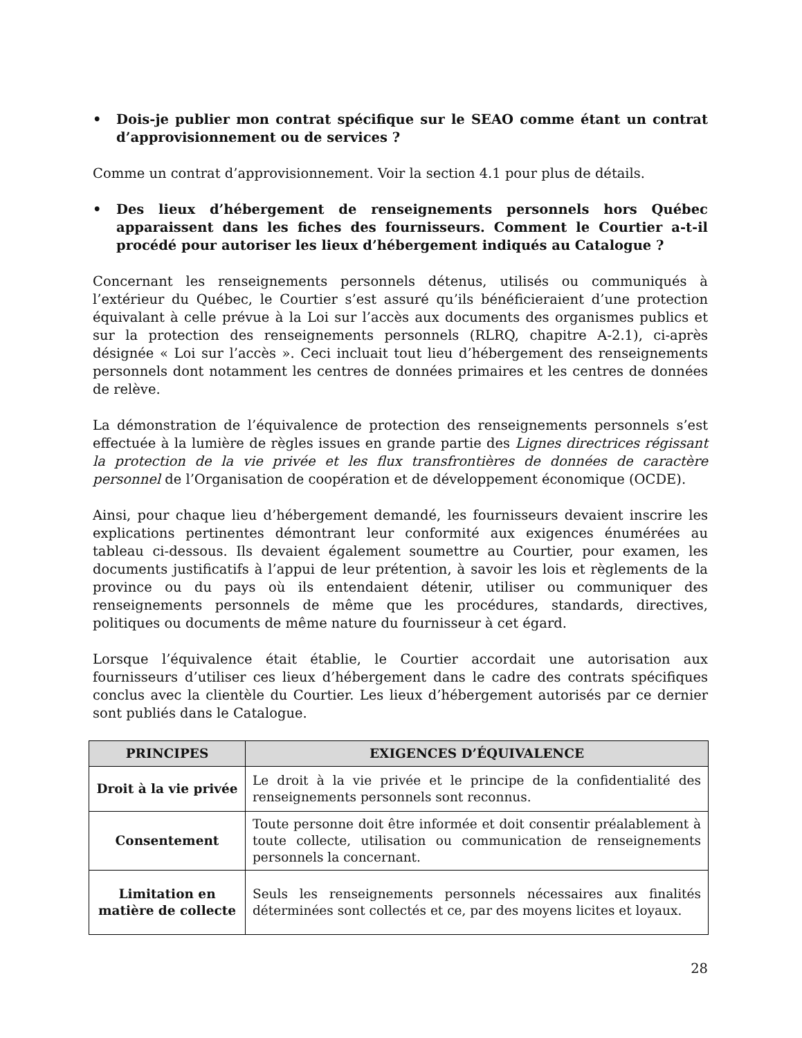• Dois-je publier mon contrat spécifique sur le SEAO comme étant un contrat d’approvisionnement ou de services ?
Comme un contrat d’approvisionnement. Voir la section 4.1 pour plus de détails.
• Des lieux d’hébergement de renseignements personnels hors Québec apparaissent dans les fiches des fournisseurs. Comment le Courtier a-t-il procédé pour autoriser les lieux d’hébergement indiqués au Catalogue ?
Concernant les renseignements personnels détenus, utilisés ou communiqués à l’extérieur du Québec, le Courtier s’est assuré qu’ils bénéficieraient d’une protection équivalant à celle prévue à la Loi sur l’accès aux documents des organismes publics et sur la protection des renseignements personnels (RLRQ, chapitre A-2.1), ci-après désignée « Loi sur l’accès ». Ceci incluait tout lieu d’hébergement des renseignements personnels dont notamment les centres de données primaires et les centres de données de relève.
La démonstration de l’équivalence de protection des renseignements personnels s’est effectuée à la lumière de règles issues en grande partie des Lignes directrices régissant la protection de la vie privée et les flux transfrontières de données de caractère personnel de l’Organisation de coopération et de développement économique (OCDE).
Ainsi, pour chaque lieu d’hébergement demandé, les fournisseurs devaient inscrire les explications pertinentes démontrant leur conformité aux exigences énumérées au tableau ci-dessous. Ils devaient également soumettre au Courtier, pour examen, les documents justificatifs à l’appui de leur prétention, à savoir les lois et règlements de la province ou du pays où ils entendaient détenir, utiliser ou communiquer des renseignements personnels de même que les procédures, standards, directives, politiques ou documents de même nature du fournisseur à cet égard.
Lorsque l’équivalence était établie, le Courtier accordait une autorisation aux fournisseurs d’utiliser ces lieux d’hébergement dans le cadre des contrats spécifiques conclus avec la clientèle du Courtier. Les lieux d’hébergement autorisés par ce dernier sont publiés dans le Catalogue.
| PRINCIPES | EXIGENCES D’ÉQUIVALENCE |
| --- | --- |
| Droit à la vie privée | Le droit à la vie privée et le principe de la confidentialité des renseignements personnels sont reconnus. |
| Consentement | Toute personne doit être informée et doit consentir préalablement à toute collecte, utilisation ou communication de renseignements personnels la concernant. |
| Limitation en matière de collecte | Seuls les renseignements personnels nécessaires aux finalités déterminées sont collectés et ce, par des moyens licites et loyaux. |
28